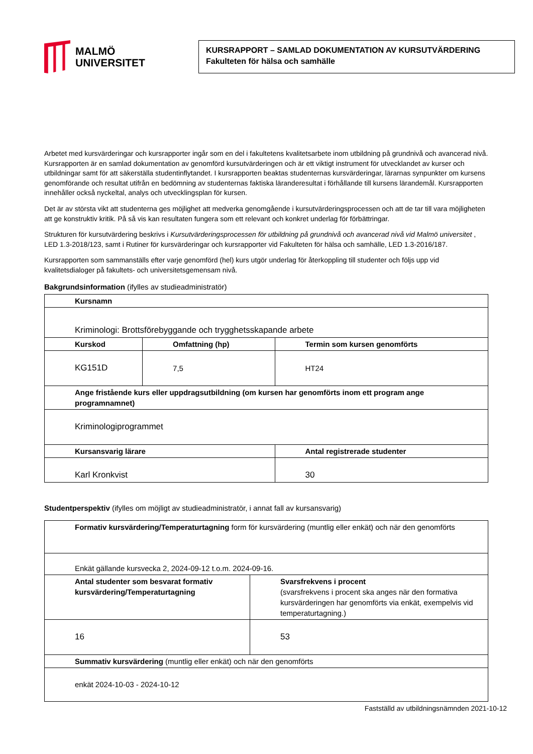MALMÖ
UNIVERSITET
KURSRAPPORT – SAMLAD DOKUMENTATION AV KURSUTVÄRDERING
Fakulteten för hälsa och samhälle
Arbetet med kursvärderingar och kursrapporter ingår som en del i fakultetens kvalitetsarbete inom utbildning på grundnivå och avancerad nivå. Kursrapporten är en samlad dokumentation av genomförd kursutvärderingen och är ett viktigt instrument för utvecklandet av kurser och utbildningar samt för att säkerställa studentinflytandet. I kursrapporten beaktas studenternas kursvärderingar, lärarnas synpunkter om kursens genomförande och resultat utifrån en bedömning av studenternas faktiska läranderesultat i förhållande till kursens lärandemål. Kursrapporten innehåller också nyckeltal, analys och utvecklingsplan för kursen.
Det är av största vikt att studenterna ges möjlighet att medverka genomgående i kursutvärderingsprocessen och att de tar till vara möjligheten att ge konstruktiv kritik. På så vis kan resultaten fungera som ett relevant och konkret underlag för förbättringar.
Strukturen för kursutvärdering beskrivs i Kursutvärderingsprocessen för utbildning på grundnivå och avancerad nivå vid Malmö universitet , LED 1.3-2018/123, samt i Rutiner för kursvärderingar och kursrapporter vid Fakulteten för hälsa och samhälle, LED 1.3-2016/187.
Kursrapporten som sammanställs efter varje genomförd (hel) kurs utgör underlag för återkoppling till studenter och följs upp vid kvalitetsdialoger på fakultets- och universitetsgemensam nivå.
Bakgrundsinformation (ifylles av studieadministratör)
| Kursnamn | | |
| --- | --- | --- |
| Kriminologi: Brottsförebyggande och trygghetsskapande arbete | | |
| Kurskod | Omfattning (hp) | Termin som kursen genomförts |
| KG151D | 7,5 | HT24 |
| Ange fristående kurs eller uppdragsutbildning (om kursen har genomförts inom ett program ange programnamnet) | | |
| Kriminologiprogrammet | | |
| Kursansvarig lärare | | Antal registrerade studenter |
| Karl Kronkvist | | 30 |
Studentperspektiv (ifylles om möjligt av studieadministratör, i annat fall av kursansvarig)
| Formativ kursvärdering/Temperaturtagning form för kursvärdering (muntlig eller enkät) och när den genomförts | |
| Enkät gällande kursvecka 2, 2024-09-12 t.o.m. 2024-09-16. | |
| Antal studenter som besvarat formativ kursvärdering/Temperaturtagning | Svarsfrekvens i procent (svarsfrekvens i procent ska anges när den formativa kursvärderingen har genomförts via enkät, exempelvis vid temperaturtagning.) |
| 16 | 53 |
| Summativ kursvärdering (muntlig eller enkät) och när den genomförts | |
| enkät 2024-10-03 - 2024-10-12 | |
Fastställd av utbildningsnämnden 2021-10-12